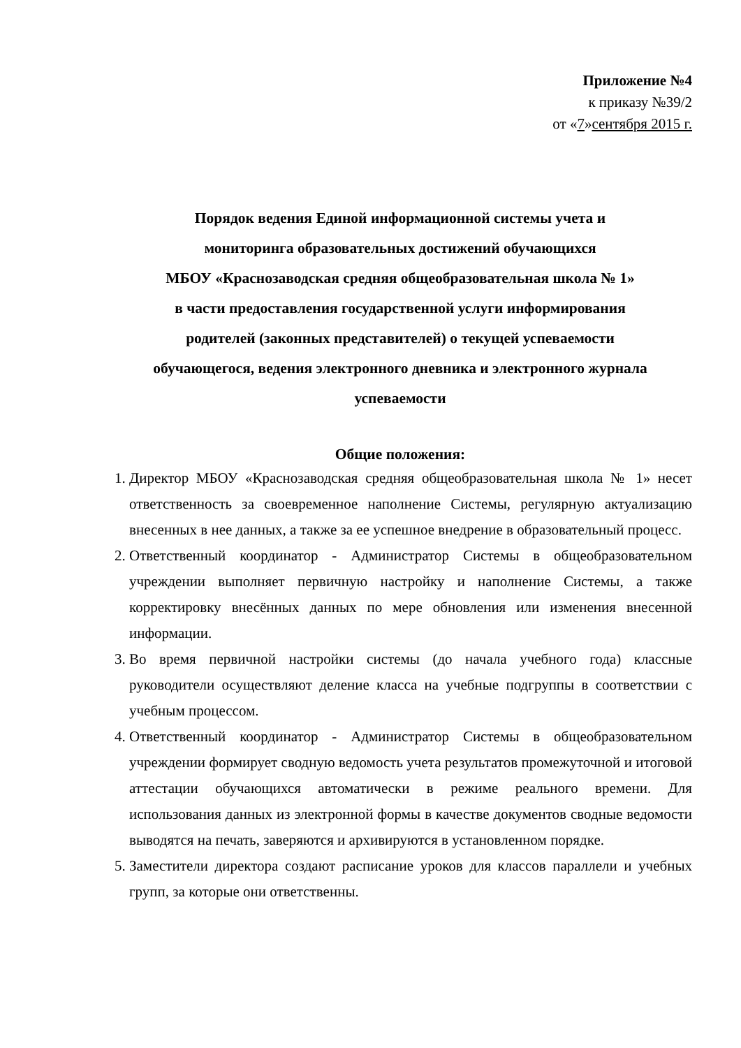Приложение №4
к приказу №39/2
от «7»сентября 2015 г.
Порядок ведения Единой информационной системы учета и
мониторинга образовательных достижений обучающихся
МБОУ «Краснозаводская средняя общеобразовательная школа № 1»
в части предоставления государственной услуги информирования
родителей (законных представителей) о текущей успеваемости
обучающегося, ведения электронного дневника и электронного журнала
успеваемости
Общие положения:
1. Директор МБОУ «Краснозаводская средняя общеобразовательная школа № 1» несет ответственность за своевременное наполнение Системы, регулярную актуализацию внесенных в нее данных, а также за ее успешное внедрение в образовательный процесс.
2. Ответственный координатор - Администратор Системы в общеобразовательном учреждении выполняет первичную настройку и наполнение Системы, а также корректировку внесённых данных по мере обновления или изменения внесенной информации.
3. Во время первичной настройки системы (до начала учебного года) классные руководители осуществляют деление класса на учебные подгруппы в соответствии с учебным процессом.
4. Ответственный координатор - Администратор Системы в общеобразовательном учреждении формирует сводную ведомость учета результатов промежуточной и итоговой аттестации обучающихся автоматически в режиме реального времени. Для использования данных из электронной формы в качестве документов сводные ведомости выводятся на печать, заверяются и архивируются в установленном порядке.
5. Заместители директора создают расписание уроков для классов параллели и учебных групп, за которые они ответственны.